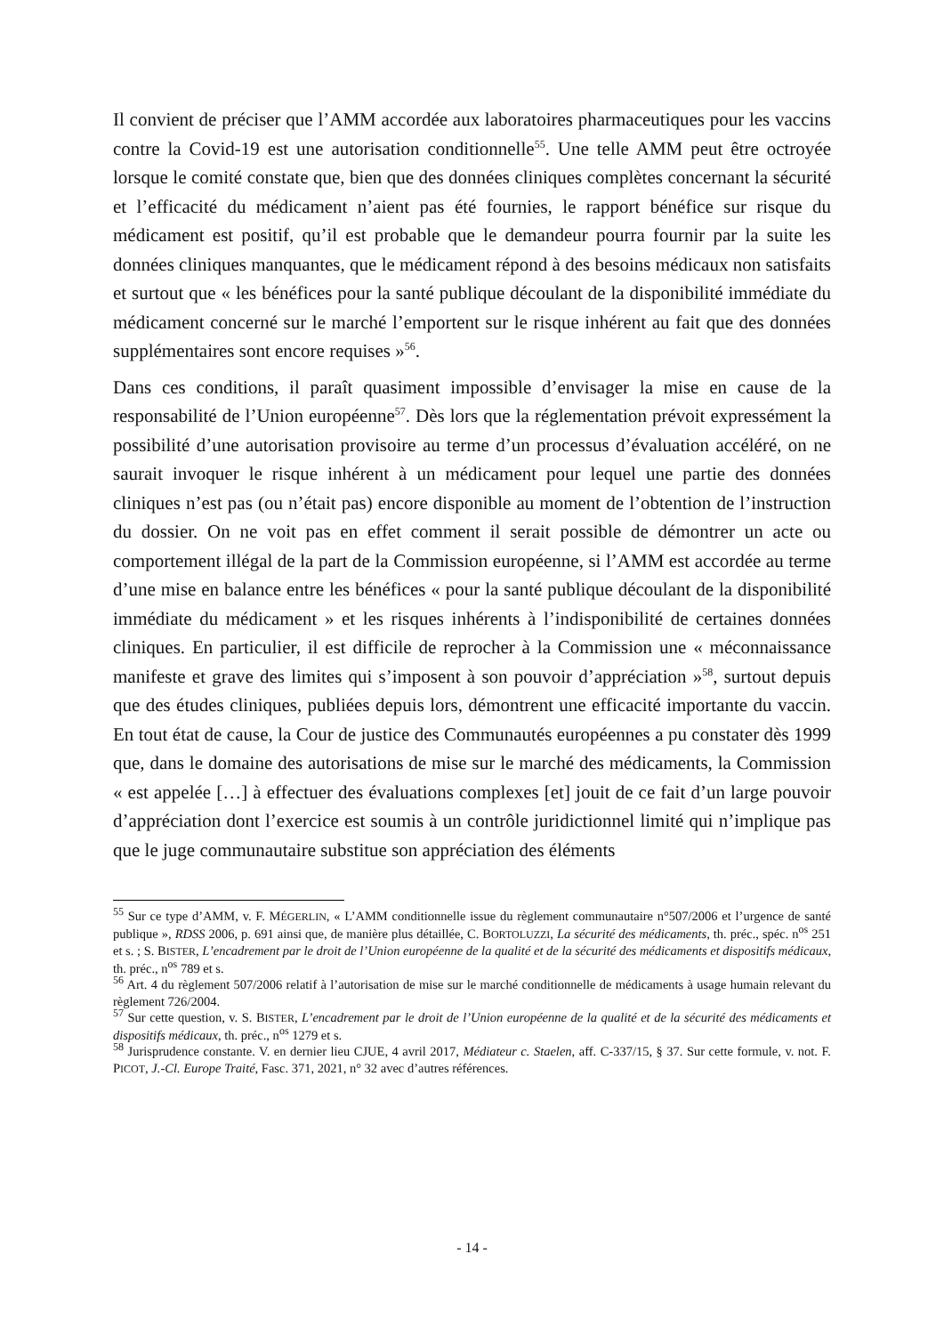Il convient de préciser que l’AMM accordée aux laboratoires pharmaceutiques pour les vaccins contre la Covid-19 est une autorisation conditionnelle<sup>55</sup>. Une telle AMM peut être octroyée lorsque le comité constate que, bien que des données cliniques complètes concernant la sécurité et l’efficacité du médicament n’aient pas été fournies, le rapport bénéfice sur risque du médicament est positif, qu’il est probable que le demandeur pourra fournir par la suite les données cliniques manquantes, que le médicament répond à des besoins médicaux non satisfaits et surtout que « les bénéfices pour la santé publique découlant de la disponibilité immédiate du médicament concerné sur le marché l’emportent sur le risque inhérent au fait que des données supplémentaires sont encore requises »<sup>56</sup>.
Dans ces conditions, il paraît quasiment impossible d’envisager la mise en cause de la responsabilité de l’Union européenne<sup>57</sup>. Dès lors que la réglementation prévoit expressément la possibilité d’une autorisation provisoire au terme d’un processus d’évaluation accéléré, on ne saurait invoquer le risque inhérent à un médicament pour lequel une partie des données cliniques n’est pas (ou n’était pas) encore disponible au moment de l’obtention de l’instruction du dossier. On ne voit pas en effet comment il serait possible de démontrer un acte ou comportement illégal de la part de la Commission européenne, si l’AMM est accordée au terme d’une mise en balance entre les bénéfices « pour la santé publique découlant de la disponibilité immédiate du médicament » et les risques inhérents à l’indisponibilité de certaines données cliniques. En particulier, il est difficile de reprocher à la Commission une « méconnaissance manifeste et grave des limites qui s’imposent à son pouvoir d’appréciation »<sup>58</sup>, surtout depuis que des études cliniques, publiées depuis lors, démontrent une efficacité importante du vaccin. En tout état de cause, la Cour de justice des Communautés européennes a pu constater dès 1999 que, dans le domaine des autorisations de mise sur le marché des médicaments, la Commission « est appelée […] à effectuer des évaluations complexes [et] jouit de ce fait d’un large pouvoir d’appréciation dont l’exercice est soumis à un contrôle juridictionnel limité qui n’implique pas que le juge communautaire substitue son appréciation des éléments
<sup>55</sup> Sur ce type d’AMM, v. F. MÉGERLIN, « L’AMM conditionnelle issue du règlement communautaire n°507/2006 et l’urgence de santé publique », RDSS 2006, p. 691 ainsi que, de manière plus détaillée, C. BORTOLUZZI, La sécurité des médicaments, th. préc., spéc. n<sup>os</sup> 251 et s. ; S. BISTER, L’encadrement par le droit de l’Union européenne de la qualité et de la sécurité des médicaments et dispositifs médicaux, th. préc., n<sup>os</sup> 789 et s.
<sup>56</sup> Art. 4 du règlement 507/2006 relatif à l’autorisation de mise sur le marché conditionnelle de médicaments à usage humain relevant du règlement 726/2004.
<sup>57</sup> Sur cette question, v. S. BISTER, L’encadrement par le droit de l’Union européenne de la qualité et de la sécurité des médicaments et dispositifs médicaux, th. préc., n<sup>os</sup> 1279 et s.
<sup>58</sup> Jurisprudence constante. V. en dernier lieu CJUE, 4 avril 2017, Médiateur c. Staelen, aff. C-337/15, § 37. Sur cette formule, v. not. F. PICOT, J.-Cl. Europe Traité, Fasc. 371, 2021, n° 32 avec d’autres références.
- 14 -